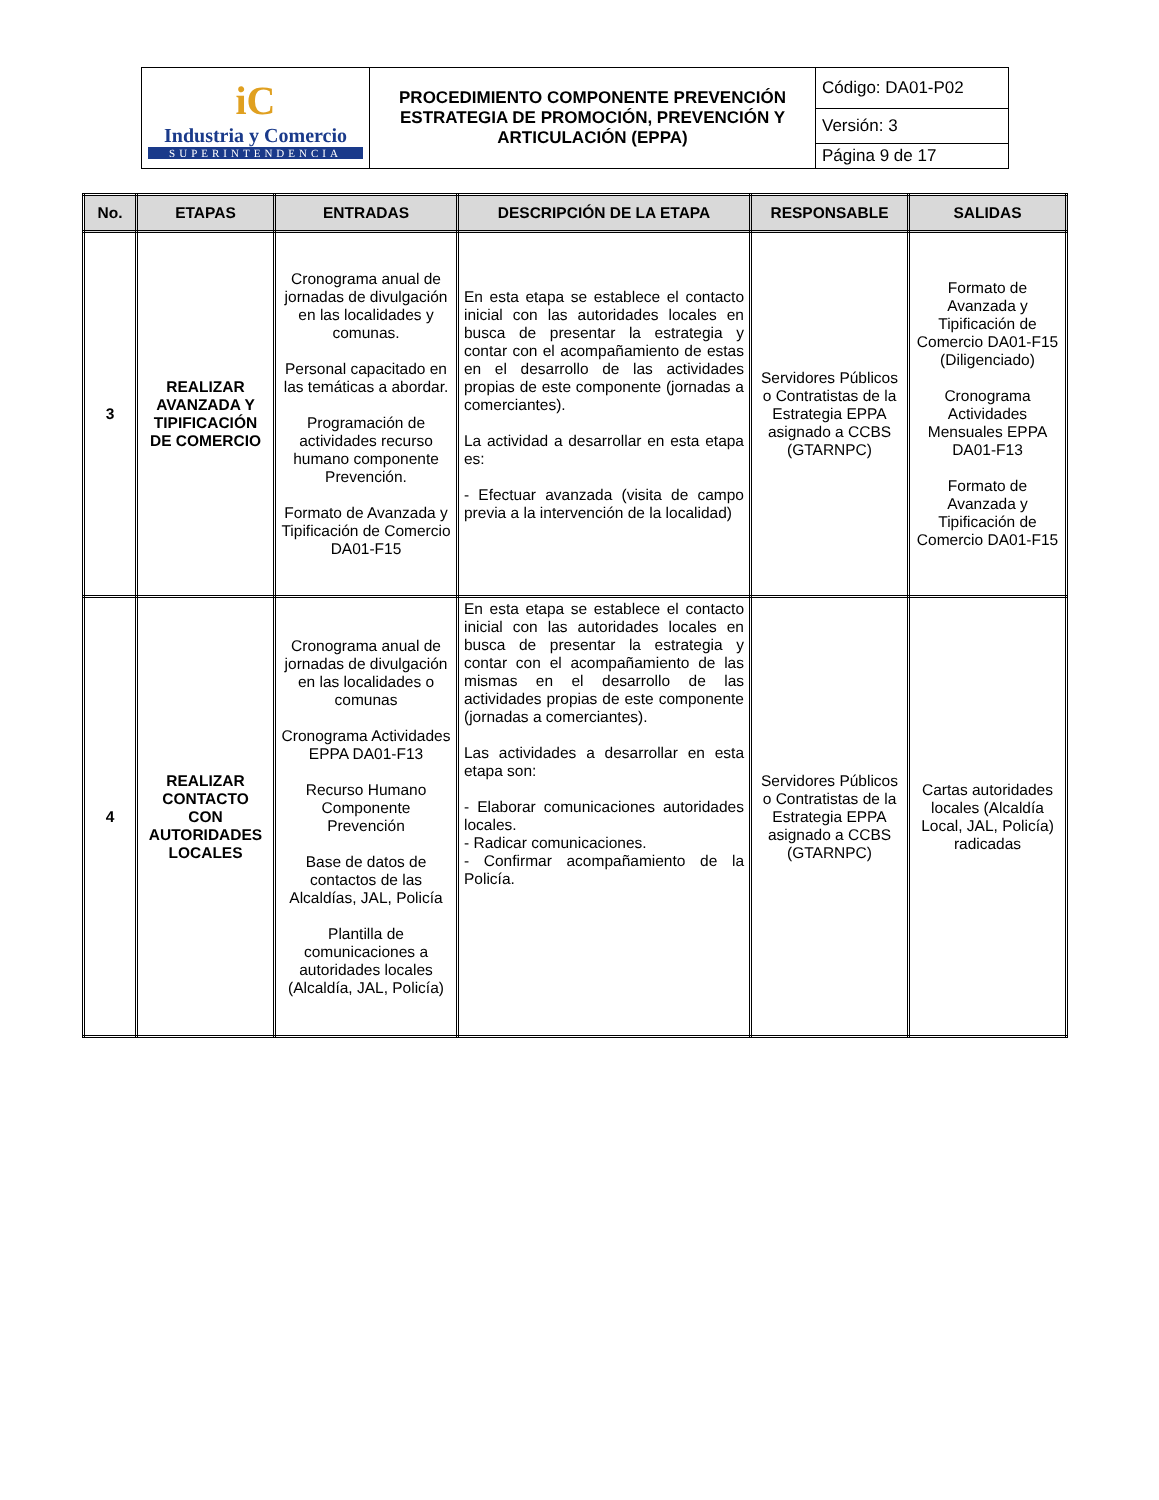| iC Industria y Comercio SUPERINTENDENCIA | PROCEDIMIENTO COMPONENTE PREVENCIÓN ESTRATEGIA DE PROMOCIÓN, PREVENCIÓN Y ARTICULACIÓN (EPPA) | Código: DA01-P02 |
| | | Versión: 3 |
| | | Página 9 de 17 |
| No. | ETAPAS | ENTRADAS | DESCRIPCIÓN DE LA ETAPA | RESPONSABLE | SALIDAS |
| --- | --- | --- | --- | --- | --- |
| 3 | REALIZAR AVANZADA Y TIPIFICACIÓN DE COMERCIO | Cronograma anual de jornadas de divulgación en las localidades y comunas. Personal capacitado en las temáticas a abordar. Programación de actividades recurso humano componente Prevención. Formato de Avanzada y Tipificación de Comercio DA01-F15 | En esta etapa se establece el contacto inicial con las autoridades locales en busca de presentar la estrategia y contar con el acompañamiento de estas en el desarrollo de las actividades propias de este componente (jornadas a comerciantes). La actividad a desarrollar en esta etapa es: - Efectuar avanzada (visita de campo previa a la intervención de la localidad) | Servidores Públicos o Contratistas de la Estrategia EPPA asignado a CCBS (GTARNPC) | Formato de Avanzada y Tipificación de Comercio DA01-F15 (Diligenciado) Cronograma Actividades Mensuales EPPA DA01-F13 Formato de Avanzada y Tipificación de Comercio DA01-F15 |
| 4 | REALIZAR CONTACTO CON AUTORIDADES LOCALES | Cronograma anual de jornadas de divulgación en las localidades o comunas Cronograma Actividades EPPA DA01-F13 Recurso Humano Componente Prevención Base de datos de contactos de las Alcaldías, JAL, Policía Plantilla de comunicaciones a autoridades locales (Alcaldía, JAL, Policía) | En esta etapa se establece el contacto inicial con las autoridades locales en busca de presentar la estrategia y contar con el acompañamiento de las mismas en el desarrollo de las actividades propias de este componente (jornadas a comerciantes). Las actividades a desarrollar en esta etapa son: - Elaborar comunicaciones autoridades locales. - Radicar comunicaciones. - Confirmar acompañamiento de la Policía. | Servidores Públicos o Contratistas de la Estrategia EPPA asignado a CCBS (GTARNPC) | Cartas autoridades locales (Alcaldía Local, JAL, Policía) radicadas |